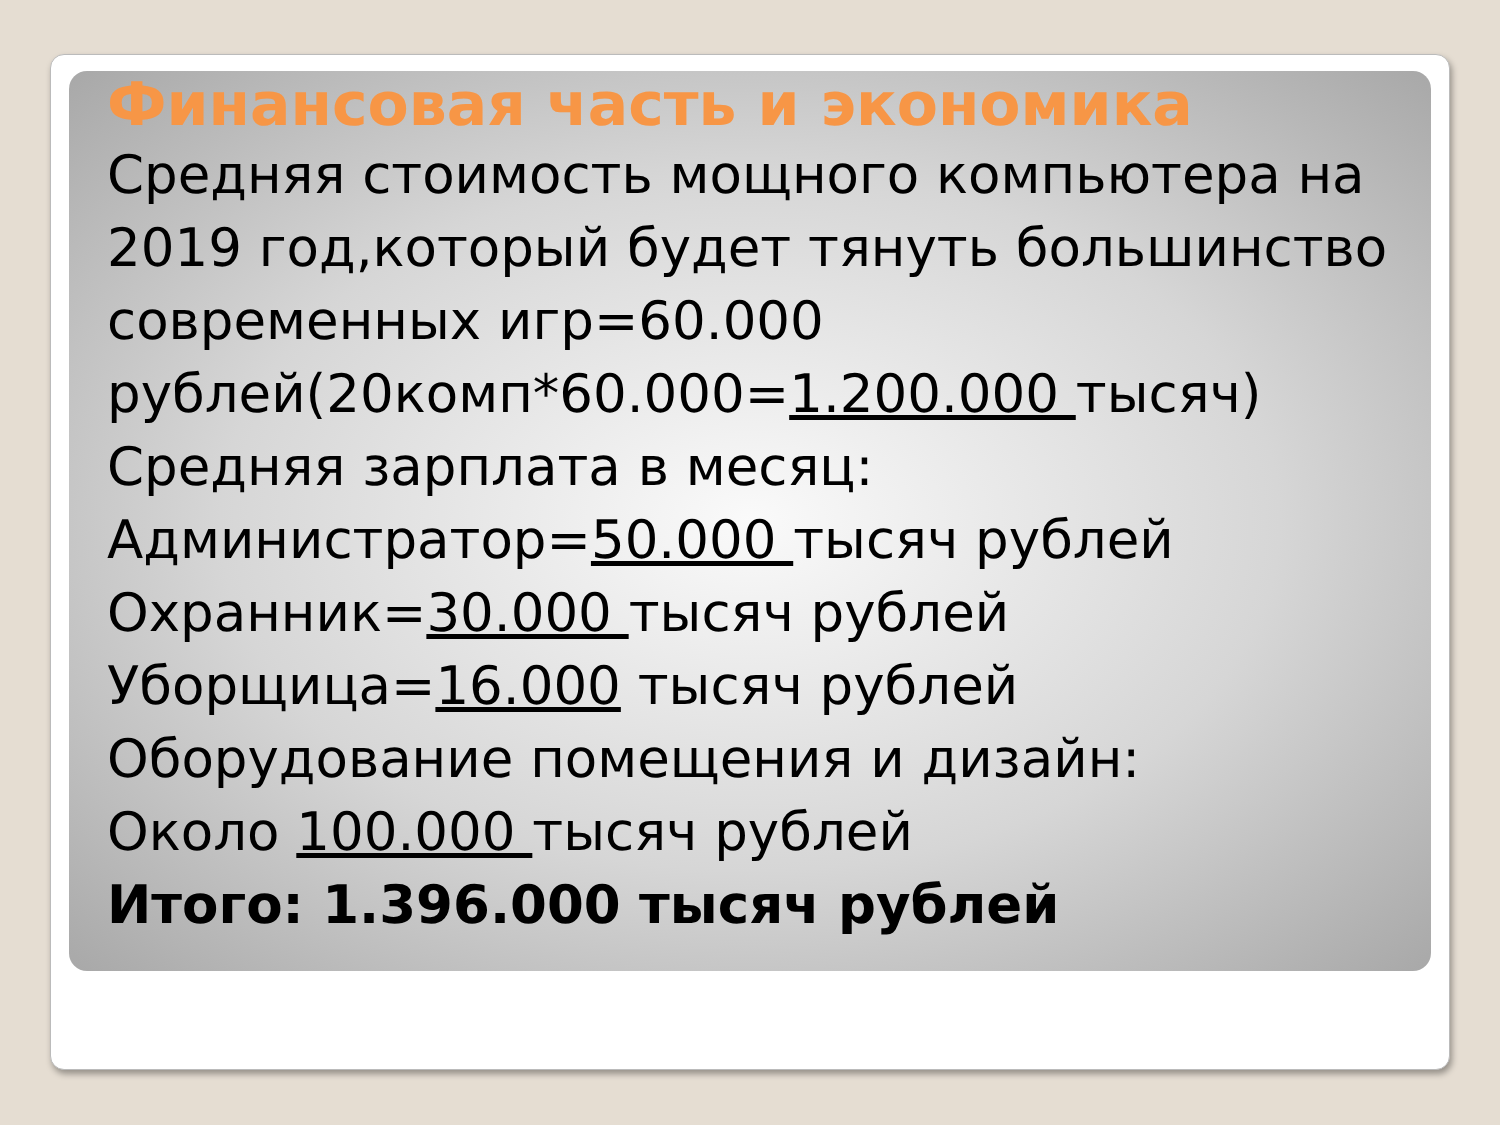Финансовая часть и экономика
Средняя стоимость мощного компьютера на 2019 год,который будет тянуть большинство современных игр=60.000 рублей(20комп*60.000=1.200.000 тысяч)
Средняя зарплата в месяц:
Администратор=50.000 тысяч рублей
Охранник=30.000 тысяч рублей
Уборщица=16.000 тысяч рублей
Оборудование помещения и дизайн:
Около 100.000 тысяч рублей
Итого: 1.396.000 тысяч рублей